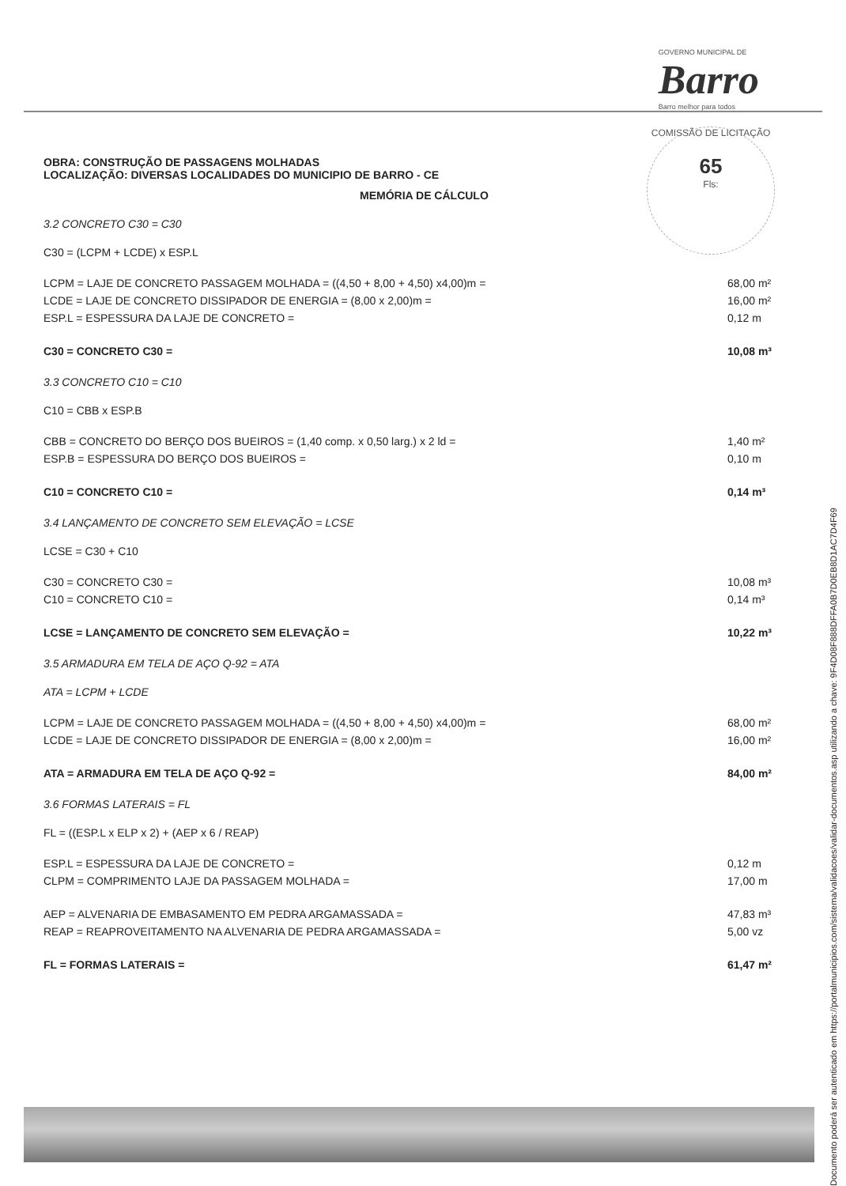GOVERNO MUNICIPAL DE
Barro
Barro melhor para todos
COMISSÃO DE LICITAÇÃO
65
Fls:
OBRA: CONSTRUÇÃO DE PASSAGENS MOLHADAS
LOCALIZAÇÃO: DIVERSAS LOCALIDADES DO MUNICIPIO DE BARRO - CE
MEMÓRIA DE CÁLCULO
3.2 CONCRETO C30 = C30
C30 = (LCPM + LCDE) x ESP.L
LCPM = LAJE DE CONCRETO PASSAGEM MOLHADA = ((4,50 + 8,00 + 4,50) x4,00)m = 68,00 m²
LCDE = LAJE DE CONCRETO DISSIPADOR DE ENERGIA = (8,00 x 2,00)m = 16,00 m²
ESP.L = ESPESSURA DA LAJE DE CONCRETO = 0,12 m
C30 = CONCRETO C30 = 10,08 m³
3.3 CONCRETO C10 = C10
C10 = CBB x ESP.B
CBB = CONCRETO DO BERÇO DOS BUEIROS = (1,40 comp. x 0,50 larg.) x 2 ld = 1,40 m²
ESP.B = ESPESSURA DO BERÇO DOS BUEIROS = 0,10 m
C10 = CONCRETO C10 = 0,14 m³
3.4 LANÇAMENTO DE CONCRETO SEM ELEVAÇÃO = LCSE
LCSE = C30 + C10
C30 = CONCRETO C30 = 10,08 m³
C10 = CONCRETO C10 = 0,14 m³
LCSE = LANÇAMENTO DE CONCRETO SEM ELEVAÇÃO = 10,22 m³
3.5 ARMADURA EM TELA DE AÇO Q-92 = ATA
ATA = LCPM + LCDE
LCPM = LAJE DE CONCRETO PASSAGEM MOLHADA = ((4,50 + 8,00 + 4,50) x4,00)m = 68,00 m²
LCDE = LAJE DE CONCRETO DISSIPADOR DE ENERGIA = (8,00 x 2,00)m = 16,00 m²
ATA = ARMADURA EM TELA DE AÇO Q-92 = 84,00 m²
3.6 FORMAS LATERAIS = FL
FL = ((ESP.L x ELP x 2) + (AEP x 6 / REAP)
ESP.L = ESPESSURA DA LAJE DE CONCRETO = 0,12 m
CLPM = COMPRIMENTO LAJE DA PASSAGEM MOLHADA = 17,00 m
AEP = ALVENARIA DE EMBASAMENTO EM PEDRA ARGAMASSADA = 47,83 m³
REAP = REAPROVEITAMENTO NA ALVENARIA DE PEDRA ARGAMASSADA = 5,00 vz
FL = FORMAS LATERAIS = 61,47 m²
Documento poderá ser autenticado em https://portalmunicipios.com/sistema/validacoes/validar-documentos.asp utilizando a chave: 9F4D08F888DFFA0B7D0EB8D1AC7D4F69